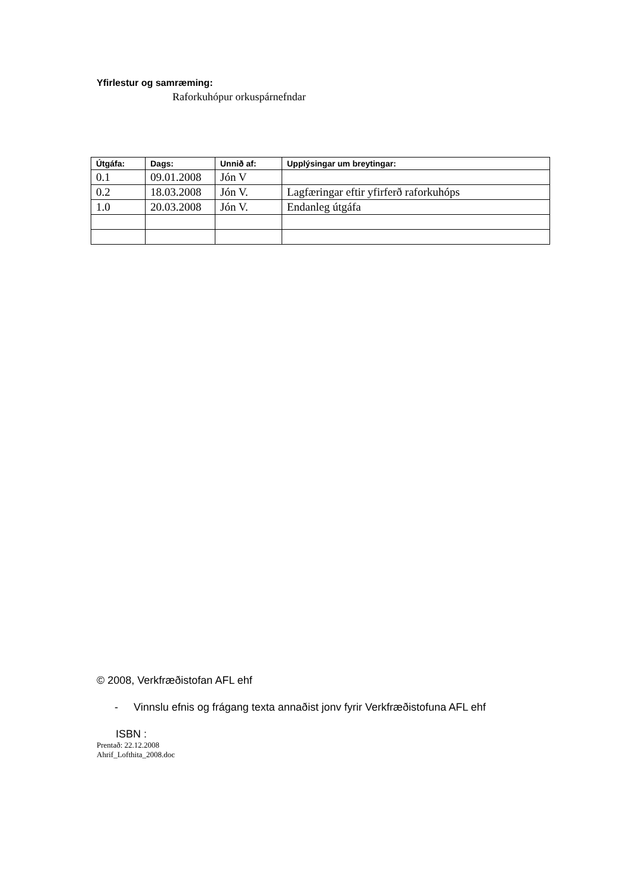Yfirlestur og samræming:
Raforkuhópur orkuspárnefndar
| Útgáfa: | Dags: | Unnið af: | Upplýsingar um breytingar: |
| --- | --- | --- | --- |
| 0.1 | 09.01.2008 | Jón V | |
| 0.2 | 18.03.2008 | Jón V. | Lagfæringar eftir yfirferð raforkuhóps |
| 1.0 | 20.03.2008 | Jón V. | Endanleg útgáfa |
© 2008, Verkfræðistofan AFL ehf
- Vinnslu efnis og frágang texta annaðist jonv fyrir Verkfræðistofuna AFL ehf
ISBN :
Prentað: 22.12.2008
Ahrif_Lofthita_2008.doc